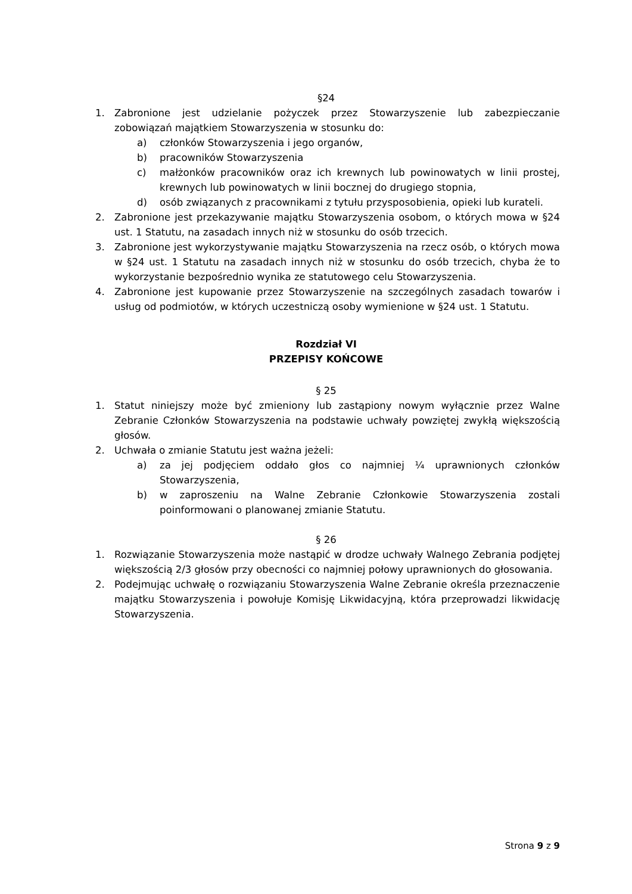§24
1. Zabronione jest udzielanie pożyczek przez Stowarzyszenie lub zabezpieczanie zobowiązań majątkiem Stowarzyszenia w stosunku do:
a) członków Stowarzyszenia i jego organów,
b) pracowników Stowarzyszenia
c) małżonków pracowników oraz ich krewnych lub powinowatych w linii prostej, krewnych lub powinowatych w linii bocznej do drugiego stopnia,
d) osób związanych z pracownikami z tytułu przysposobienia, opieki lub kurateli.
2. Zabronione jest przekazywanie majątku Stowarzyszenia osobom, o których mowa w §24 ust. 1 Statutu, na zasadach innych niż w stosunku do osób trzecich.
3. Zabronione jest wykorzystywanie majątku Stowarzyszenia na rzecz osób, o których mowa w §24 ust. 1 Statutu na zasadach innych niż w stosunku do osób trzecich, chyba że to wykorzystanie bezpośrednio wynika ze statutowego celu Stowarzyszenia.
4. Zabronione jest kupowanie przez Stowarzyszenie na szczególnych zasadach towarów i usług od podmiotów, w których uczestniczą osoby wymienione w §24 ust. 1 Statutu.
Rozdział VI
PRZEPISY KOŃCOWE
§ 25
1. Statut niniejszy może być zmieniony lub zastąpiony nowym wyłącznie przez Walne Zebranie Członków Stowarzyszenia na podstawie uchwały powziętej zwykłą większością głosów.
2. Uchwała o zmianie Statutu jest ważna jeżeli:
a) za jej podjęciem oddało głos co najmniej ¼ uprawnionych członków Stowarzyszenia,
b) w zaproszeniu na Walne Zebranie Członkowie Stowarzyszenia zostali poinformowani o planowanej zmianie Statutu.
§ 26
1. Rozwiązanie Stowarzyszenia może nastąpić w drodze uchwały Walnego Zebrania podjętej większością 2/3 głosów przy obecności co najmniej połowy uprawnionych do głosowania.
2. Podejmując uchwałę o rozwiązaniu Stowarzyszenia Walne Zebranie określa przeznaczenie majątku Stowarzyszenia i powołuje Komisję Likwidacyjną, która przeprowadzi likwidację Stowarzyszenia.
Strona 9 z 9